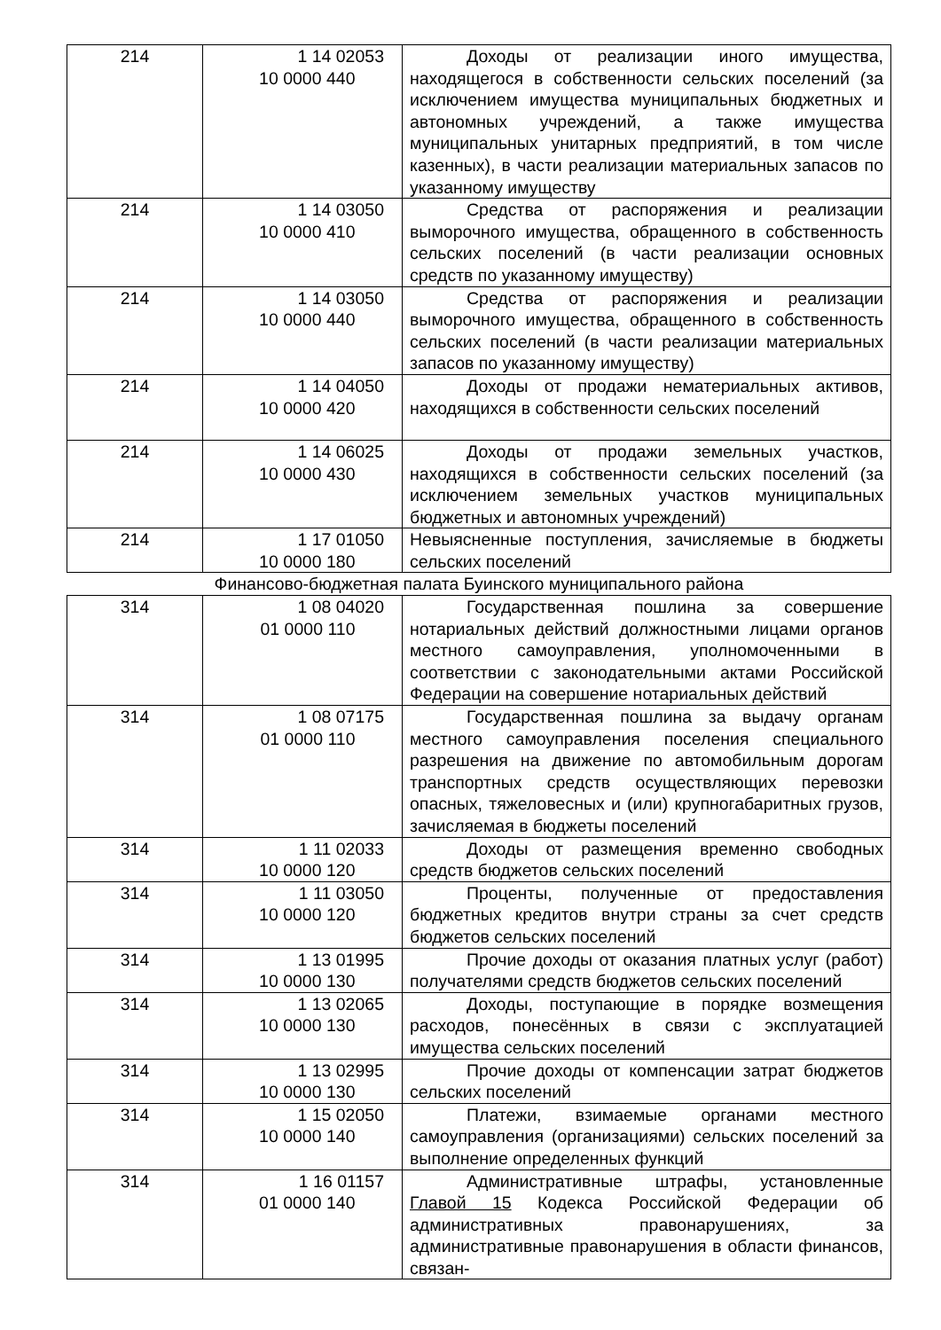| 214 | 1 14 02053 10 0000 440 | Доходы от реализации иного имущества, находящегося в собственности сельских поселений (за исключением имущества муниципальных бюджетных и автономных учреждений, а также имущества муниципальных унитарных предприятий, в том числе казенных), в части реализации материальных запасов по указанному имуществу |
| 214 | 1 14 03050 10 0000 410 | Средства от распоряжения и реализации выморочного имущества, обращенного в собственность сельских поселений (в части реализации основных средств по указанному имуществу) |
| 214 | 1 14 03050 10 0000 440 | Средства от распоряжения и реализации выморочного имущества, обращенного в собственность сельских поселений (в части реализации материальных запасов по указанному имуществу) |
| 214 | 1 14 04050 10 0000 420 | Доходы от продажи нематериальных активов, находящихся в собственности сельских поселений |
| 214 | 1 14 06025 10 0000 430 | Доходы от продажи земельных участков, находящихся в собственности сельских поселений (за исключением земельных участков муниципальных бюджетных и автономных учреждений) |
| 214 | 1 17 01050 10 0000 180 | Невыясненные поступления, зачисляемые в бюджеты сельских поселений |
Финансово-бюджетная палата Буинского муниципального района
| 314 | 1 08 04020 01 0000 110 | Государственная пошлина за совершение нотариальных действий должностными лицами органов местного самоуправления, уполномоченными в соответствии с законодательными актами Российской Федерации на совершение нотариальных действий |
| 314 | 1 08 07175 01 0000 110 | Государственная пошлина за выдачу органам местного самоуправления поселения специального разрешения на движение по автомобильным дорогам транспортных средств осуществляющих перевозки опасных, тяжеловесных и (или) крупногабаритных грузов, зачисляемая в бюджеты поселений |
| 314 | 1 11 02033 10 0000 120 | Доходы от размещения временно свободных средств бюджетов сельских поселений |
| 314 | 1 11 03050 10 0000 120 | Проценты, полученные от предоставления бюджетных кредитов внутри страны за счет средств бюджетов сельских поселений |
| 314 | 1 13 01995 10 0000 130 | Прочие доходы от оказания платных услуг (работ) получателями средств бюджетов сельских поселений |
| 314 | 1 13 02065 10 0000 130 | Доходы, поступающие в порядке возмещения расходов, понесённых в связи с эксплуатацией имущества сельских поселений |
| 314 | 1 13 02995 10 0000 130 | Прочие доходы от компенсации затрат бюджетов сельских поселений |
| 314 | 1 15 02050 10 0000 140 | Платежи, взимаемые органами местного самоуправления (организациями) сельских поселений за выполнение определенных функций |
| 314 | 1 16 01157 01 0000 140 | Административные штрафы, установленные Главой 15 Кодекса Российской Федерации об административных правонарушениях, за административные правонарушения в области финансов, связан- |